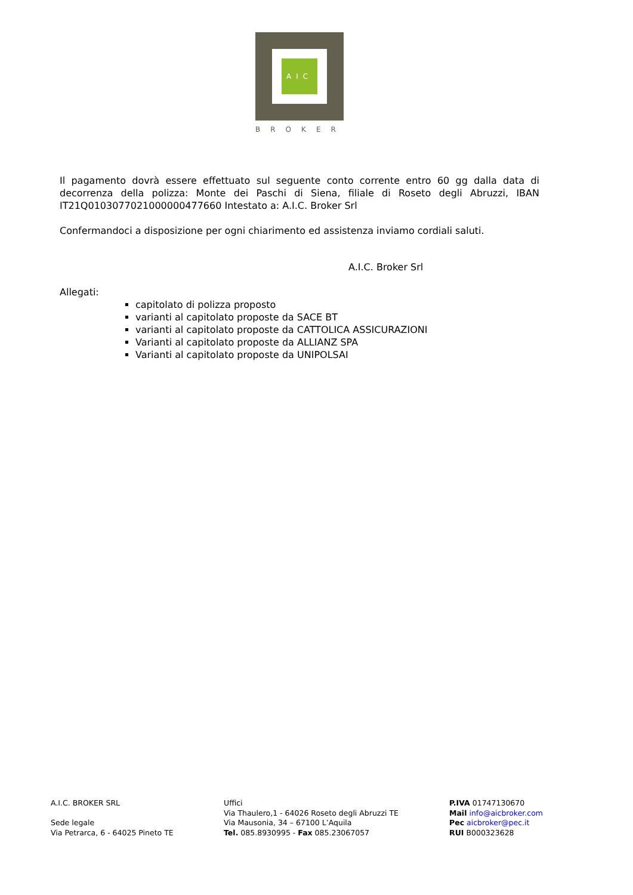AIC
BROKER
Il pagamento dovrà essere effettuato sul seguente conto corrente entro 60 gg dalla data di decorrenza della polizza: Monte dei Paschi di Siena, filiale di Roseto degli Abruzzi, IBAN IT21Q0103077021000000477660 Intestato a: A.I.C. Broker Srl
Confermandoci a disposizione per ogni chiarimento ed assistenza inviamo cordiali saluti.
A.I.C. Broker Srl
Allegati:
capitolato di polizza proposto
varianti al capitolato proposte da SACE BT
varianti al capitolato proposte da CATTOLICA ASSICURAZIONI
Varianti al capitolato proposte da ALLIANZ SPA
Varianti al capitolato proposte da UNIPOLSAI
A.I.C. BROKER SRL
Sede legale
Via Petrarca, 6 - 64025 Pineto TE
Uffici
Via Thaulero,1 - 64026 Roseto degli Abruzzi TE
Via Mausonia, 34 – 67100 L’Aquila
Tel. 085.8930995 - Fax 085.23067057
P.IVA 01747130670
Mail info@aicbroker.com
Pec aicbroker@pec.it
RUI B000323628